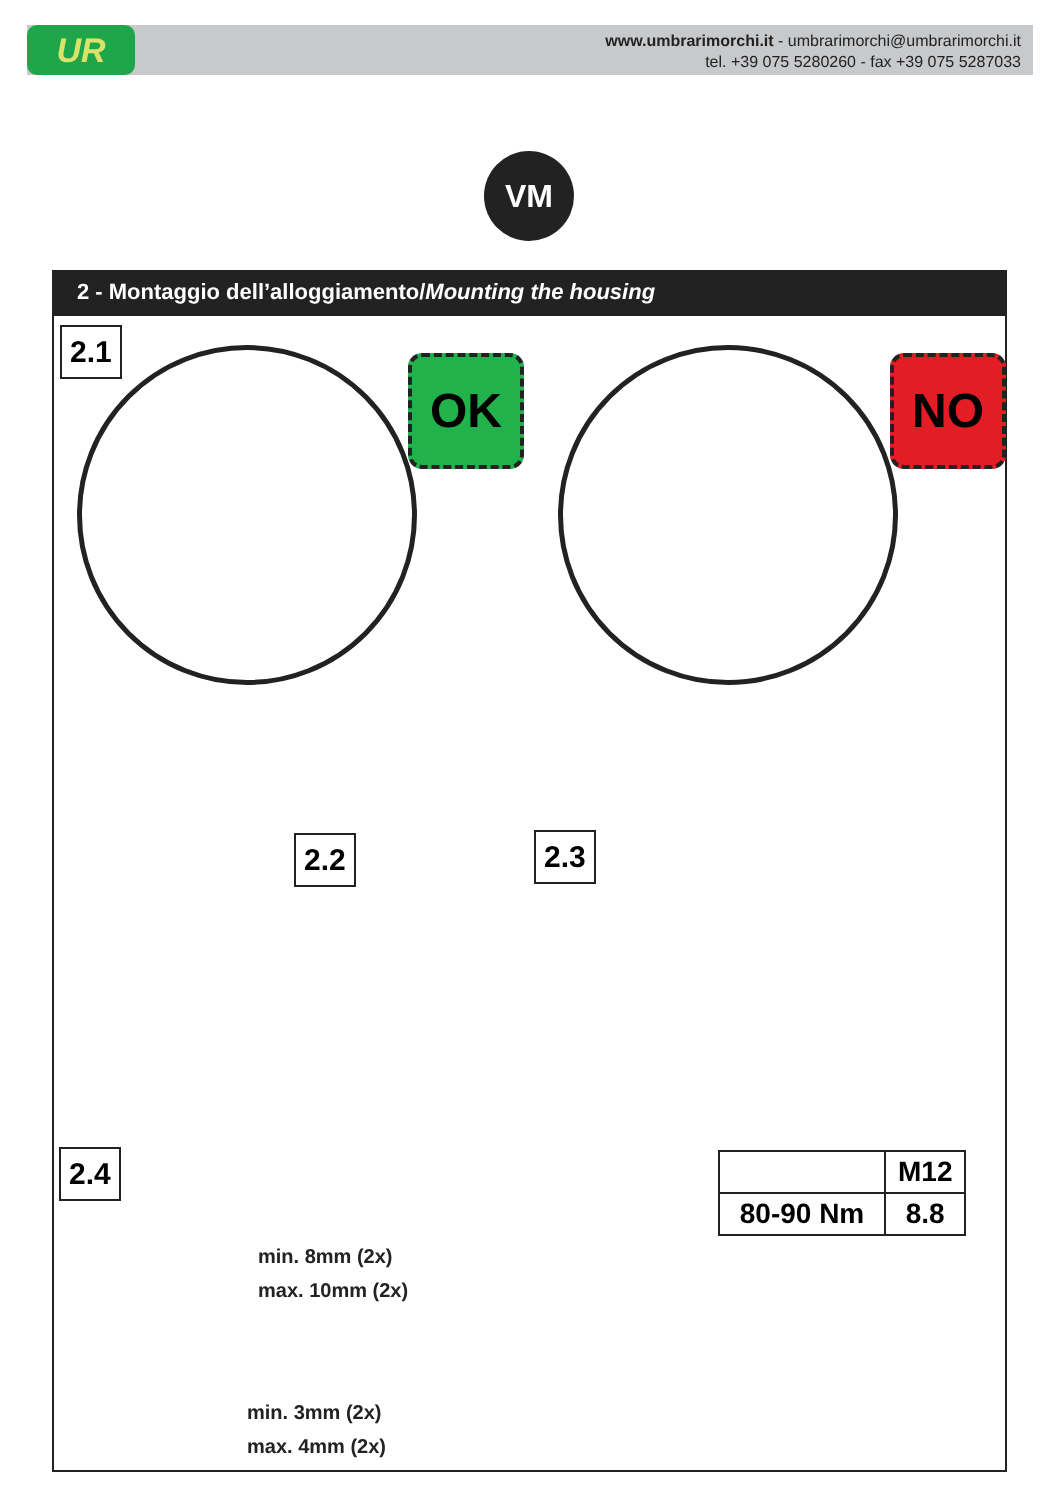UR
www.umbrarimorchi.it - umbrarimorchi@umbrarimorchi.it
tel. +39 075 5280260 - fax +39 075 5287033
VM
2 - Montaggio dell’alloggiamento/Mounting the housing
2.1
OK NO
2.2 2.3
2.4
min. 8mm (2x)
max. 10mm (2x)
min. 3mm (2x)
max. 4mm (2x)
| | M12 |
| 80-90 Nm | 8.8 |